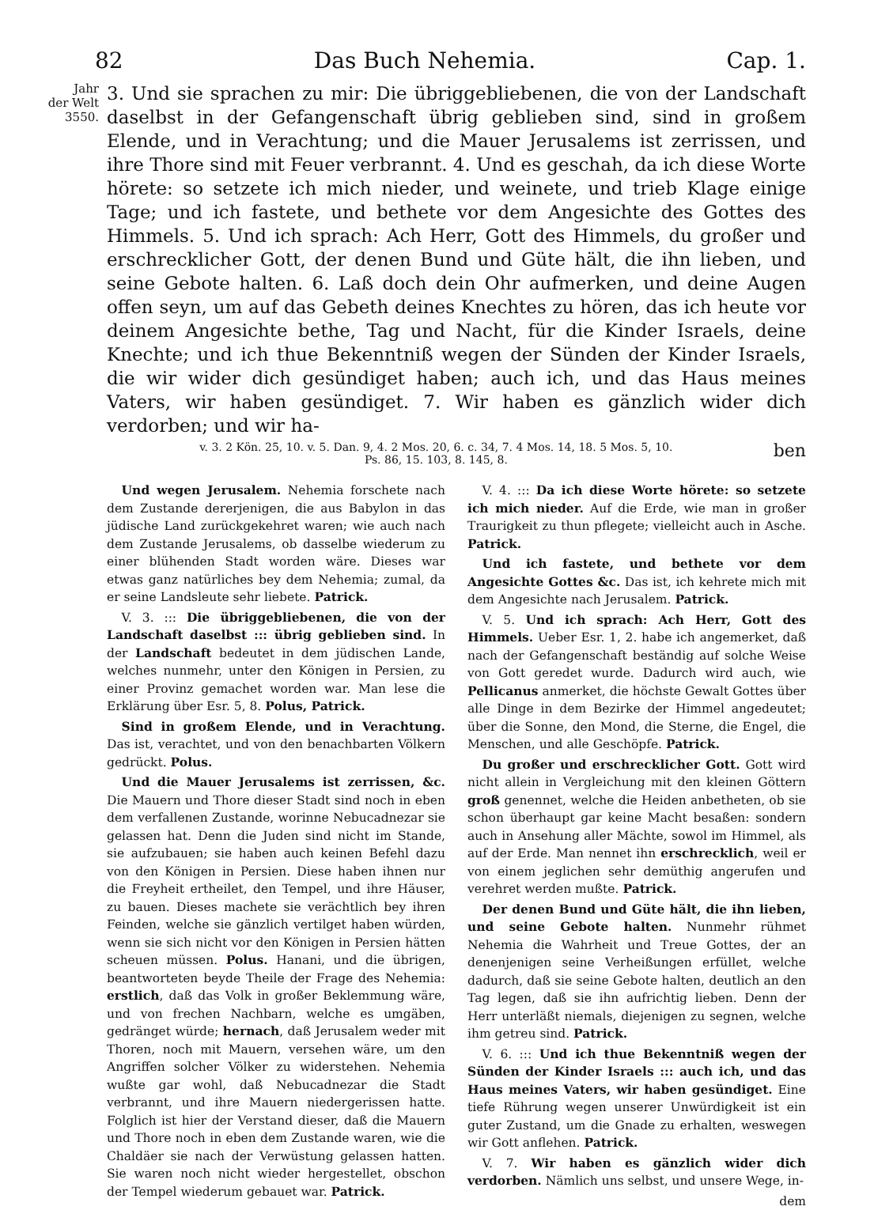82 Das Buch Nehemia. Cap. 1.
Jahr
der Welt
3550.
3. Und sie sprachen zu mir: Die übriggebliebenen, die von der Landschaft daselbst in der Gefangenschaft übrig geblieben sind, sind in großem Elende, und in Verachtung; und die Mauer Jerusalems ist zerrissen, und ihre Thore sind mit Feuer verbrannt. 4. Und es geschah, da ich diese Worte hörete: so setzete ich mich nieder, und weinete, und trieb Klage einige Tage; und ich fastete, und bethete vor dem Angesichte des Gottes des Himmels. 5. Und ich sprach: Ach Herr, Gott des Himmels, du großer und erschrecklicher Gott, der denen Bund und Güte hält, die ihn lieben, und seine Gebote halten. 6. Laß doch dein Ohr aufmerken, und deine Augen offen seyn, um auf das Gebeth deines Knechtes zu hören, das ich heute vor deinem Angesichte bethe, Tag und Nacht, für die Kinder Israels, deine Knechte; und ich thue Bekenntniß wegen der Sünden der Kinder Israels, die wir wider dich gesündiget haben; auch ich, und das Haus meines Vaters, wir haben gesündiget. 7. Wir haben es gänzlich wider dich verdorben; und wir ha-
v. 3. 2 Kön. 25, 10. v. 5. Dan. 9, 4. 2 Mos. 20, 6. c. 34, 7. 4 Mos. 14, 18. 5 Mos. 5, 10. ben
Ps. 86, 15. 103, 8. 145, 8.
Und wegen Jerusalem. Nehemia forschete nach dem Zustande dererjenigen, die aus Babylon in das jüdische Land zurückgekehret waren; wie auch nach dem Zustande Jerusalems, ob dasselbe wiederum zu einer blühenden Stadt worden wäre. Dieses war etwas ganz natürliches bey dem Nehemia; zumal, da er seine Landsleute sehr liebete. Patrick.
V. 3. ::: Die übriggebliebenen, die von der Landschaft daselbst ::: übrig geblieben sind. In der Landschaft bedeutet in dem jüdischen Lande, welches nunmehr, unter den Königen in Persien, zu einer Provinz gemachet worden war. Man lese die Erklärung über Esr. 5, 8. Polus, Patrick.
Sind in großem Elende, und in Verachtung. Das ist, verachtet, und von den benachbarten Völkern gedrückt. Polus.
Und die Mauer Jerusalems ist zerrissen, &c. Die Mauern und Thore dieser Stadt sind noch in eben dem verfallenen Zustande, worinne Nebucadnezar sie gelassen hat. Denn die Juden sind nicht im Stande, sie aufzubauen; sie haben auch keinen Befehl dazu von den Königen in Persien. Diese haben ihnen nur die Freyheit ertheilet, den Tempel, und ihre Häuser, zu bauen. Dieses machete sie verächtlich bey ihren Feinden, welche sie gänzlich vertilget haben würden, wenn sie sich nicht vor den Königen in Persien hätten scheuen müssen. Polus. Hanani, und die übrigen, beantworteten beyde Theile der Frage des Nehemia: erstlich, daß das Volk in großer Beklemmung wäre, und von frechen Nachbarn, welche es umgäben, gedränget würde; hernach, daß Jerusalem weder mit Thoren, noch mit Mauern, versehen wäre, um den Angriffen solcher Völker zu widerstehen. Nehemia wußte gar wohl, daß Nebucadnezar die Stadt verbrannt, und ihre Mauern niedergerissen hatte. Folglich ist hier der Verstand dieser, daß die Mauern und Thore noch in eben dem Zustande waren, wie die Chaldäer sie nach der Verwüstung gelassen hatten. Sie waren noch nicht wieder hergestellet, obschon der Tempel wiederum gebauet war. Patrick.
V. 4. ::: Da ich diese Worte hörete: so setzete ich mich nieder. Auf die Erde, wie man in großer Traurigkeit zu thun pflegete; vielleicht auch in Asche. Patrick.
Und ich fastete, und bethete vor dem Angesichte Gottes &c. Das ist, ich kehrete mich mit dem Angesichte nach Jerusalem. Patrick.
V. 5. Und ich sprach: Ach Herr, Gott des Himmels. Ueber Esr. 1, 2. habe ich angemerket, daß nach der Gefangenschaft beständig auf solche Weise von Gott geredet wurde. Dadurch wird auch, wie Pellicanus anmerket, die höchste Gewalt Gottes über alle Dinge in dem Bezirke der Himmel angedeutet; über die Sonne, den Mond, die Sterne, die Engel, die Menschen, und alle Geschöpfe. Patrick.
Du großer und erschrecklicher Gott. Gott wird nicht allein in Vergleichung mit den kleinen Göttern groß genennet, welche die Heiden anbetheten, ob sie schon überhaupt gar keine Macht besaßen: sondern auch in Ansehung aller Mächte, sowol im Himmel, als auf der Erde. Man nennet ihn erschrecklich, weil er von einem jeglichen sehr demüthig angerufen und verehret werden mußte. Patrick.
Der denen Bund und Güte hält, die ihn lieben, und seine Gebote halten. Nunmehr rühmet Nehemia die Wahrheit und Treue Gottes, der an denenjenigen seine Verheißungen erfüllet, welche dadurch, daß sie seine Gebote halten, deutlich an den Tag legen, daß sie ihn aufrichtig lieben. Denn der Herr unterläßt niemals, diejenigen zu segnen, welche ihm getreu sind. Patrick.
V. 6. ::: Und ich thue Bekenntniß wegen der Sünden der Kinder Israels ::: auch ich, und das Haus meines Vaters, wir haben gesündiget. Eine tiefe Rührung wegen unserer Unwürdigkeit ist ein guter Zustand, um die Gnade zu erhalten, weswegen wir Gott anflehen. Patrick.
V. 7. Wir haben es gänzlich wider dich verdorben. Nämlich uns selbst, und unsere Wege, in-
dem